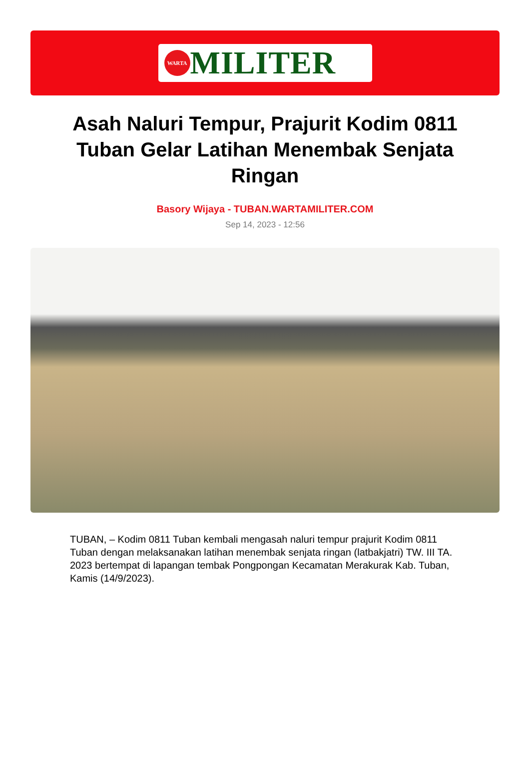WARTA
MILITER
Asah Naluri Tempur, Prajurit Kodim 0811 Tuban Gelar Latihan Menembak Senjata Ringan
Basory Wijaya - TUBAN.WARTAMILITER.COM
Sep 14, 2023 - 12:56
TUBAN, – Kodim 0811 Tuban kembali mengasah naluri tempur prajurit Kodim 0811 Tuban dengan melaksanakan latihan menembak senjata ringan (latbakjatri) TW. III TA. 2023 bertempat di lapangan tembak Pongpongan Kecamatan Merakurak Kab. Tuban, Kamis (14/9/2023).